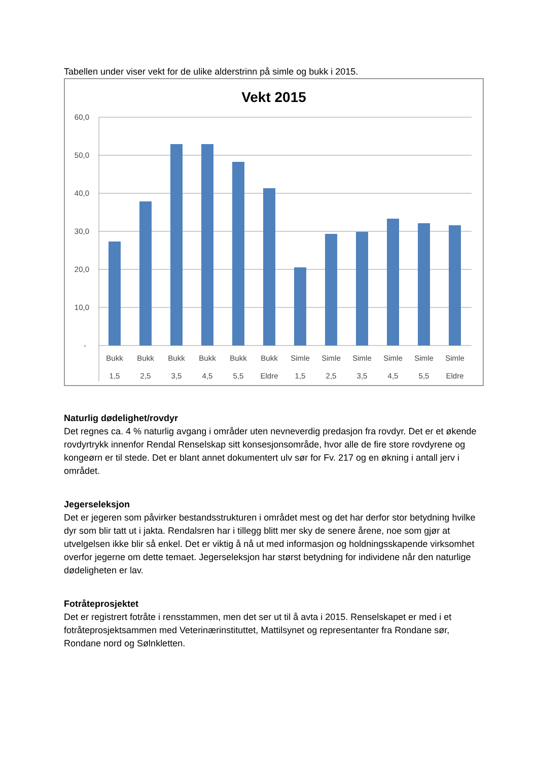Tabellen under viser vekt for de ulike alderstrinn på simle og bukk i 2015.
Vekt 2015
60,0
50,0
40,0
30,0
20,0
10,0
-
Bukk
1,5
Bukk
2,5
Bukk
3,5
Bukk
4,5
Bukk
5,5
Bukk
Eldre
Simle
1,5
Simle
2,5
Simle
3,5
Simle
4,5
Simle
5,5
Simle
Eldre
Naturlig dødelighet/rovdyr
Det regnes ca. 4 % naturlig avgang i områder uten nevneverdig predasjon fra rovdyr. Det er et økende rovdyrtrykk innenfor Rendal Renselskap sitt konsesjonsområde, hvor alle de fire store rovdyrene og kongeørn er til stede. Det er blant annet dokumentert ulv sør for Fv. 217 og en økning i antall jerv i området.
Jegerseleksjon
Det er jegeren som påvirker bestandsstrukturen i området mest og det har derfor stor betydning hvilke dyr som blir tatt ut i jakta. Rendalsren har i tillegg blitt mer sky de senere årene, noe som gjør at utvelgelsen ikke blir så enkel. Det er viktig å nå ut med informasjon og holdningsskapende virksomhet overfor jegerne om dette temaet. Jegerseleksjon har størst betydning for individene når den naturlige dødeligheten er lav.
Fotråteprosjektet
Det er registrert fotråte i rensstammen, men det ser ut til å avta i 2015. Renselskapet er med i et fotråteprosjektsammen med Veterinærinstituttet, Mattilsynet og representanter fra Rondane sør, Rondane nord og Sølnkletten.